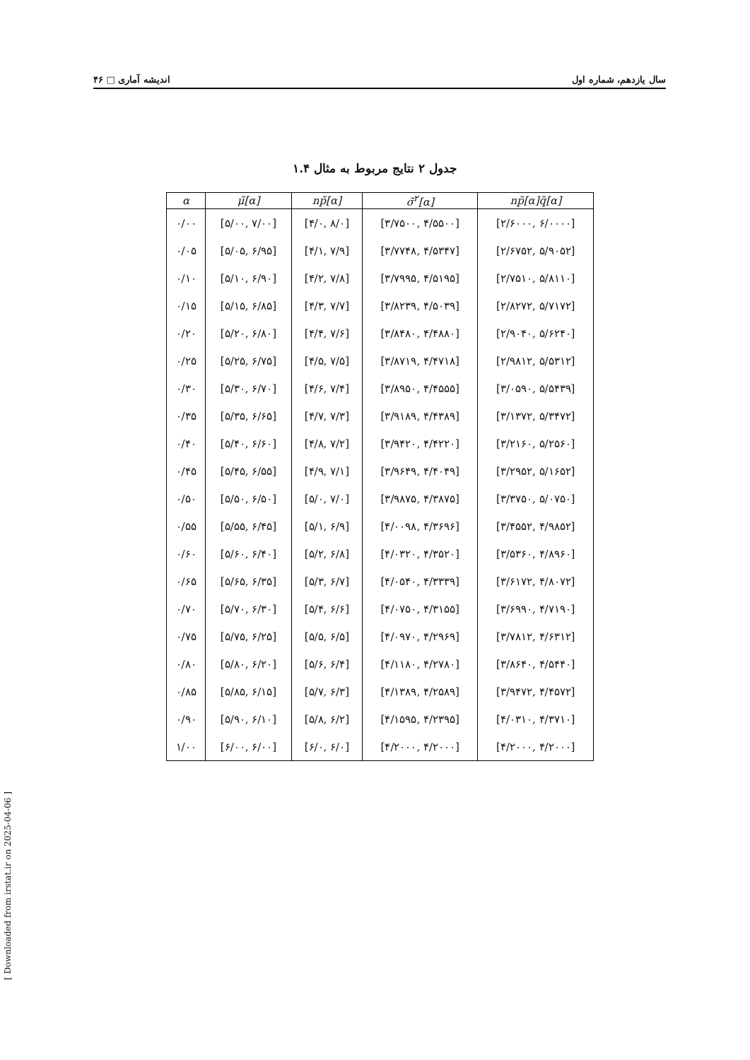۴۶ □ اندیشه آماری سال یازدهم، شماره اول
جدول ۲ نتایج مربوط به مثال ۱.۴
| α | μ̃[α] | np̃[α] | σ̃<sup>۲</sup>[α] | np̃[α]q̃[α] |
| --- | --- | --- | --- | --- |
| ۰/۰۰ | [۵/۰۰, ۷/۰۰] | [۴/۰, ۸/۰] | [۳/۷۵۰۰, ۴/۵۵۰۰] | [۲/۶۰۰۰, ۶/۰۰۰۰] |
| ۰/۰۵ | [۵/۰۵, ۶/۹۵] | [۴/۱, ۷/۹] | [۳/۷۷۴۸, ۴/۵۳۴۷] | [۲/۶۷۵۲, ۵/۹۰۵۲] |
| ۰/۱۰ | [۵/۱۰, ۶/۹۰] | [۴/۲, ۷/۸] | [۳/۷۹۹۵, ۴/۵۱۹۵] | [۲/۷۵۱۰, ۵/۸۱۱۰] |
| ۰/۱۵ | [۵/۱۵, ۶/۸۵] | [۴/۳, ۷/۷] | [۳/۸۲۳۹, ۴/۵۰۳۹] | [۲/۸۲۷۲, ۵/۷۱۷۲] |
| ۰/۲۰ | [۵/۲۰, ۶/۸۰] | [۴/۴, ۷/۶] | [۳/۸۴۸۰, ۴/۴۸۸۰] | [۲/۹۰۴۰, ۵/۶۲۴۰] |
| ۰/۲۵ | [۵/۲۵, ۶/۷۵] | [۴/۵, ۷/۵] | [۳/۸۷۱۹, ۴/۴۷۱۸] | [۲/۹۸۱۲, ۵/۵۳۱۲] |
| ۰/۳۰ | [۵/۳۰, ۶/۷۰] | [۴/۶, ۷/۴] | [۳/۸۹۵۰, ۴/۴۵۵۵] | [۳/۰۵۹۰, ۵/۵۴۳۹] |
| ۰/۳۵ | [۵/۳۵, ۶/۶۵] | [۴/۷, ۷/۳] | [۳/۹۱۸۹, ۴/۴۳۸۹] | [۳/۱۳۷۲, ۵/۳۴۷۲] |
| ۰/۴۰ | [۵/۴۰, ۶/۶۰] | [۴/۸, ۷/۲] | [۳/۹۴۲۰, ۴/۴۲۲۰] | [۳/۲۱۶۰, ۵/۲۵۶۰] |
| ۰/۴۵ | [۵/۴۵, ۶/۵۵] | [۴/۹, ۷/۱] | [۳/۹۶۴۹, ۴/۴۰۴۹] | [۳/۲۹۵۲, ۵/۱۶۵۲] |
| ۰/۵۰ | [۵/۵۰, ۶/۵۰] | [۵/۰, ۷/۰] | [۳/۹۸۷۵, ۴/۳۸۷۵] | [۳/۳۷۵۰, ۵/۰۷۵۰] |
| ۰/۵۵ | [۵/۵۵, ۶/۴۵] | [۵/۱, ۶/۹] | [۴/۰۰۹۸, ۴/۳۶۹۶] | [۳/۴۵۵۲, ۴/۹۸۵۲] |
| ۰/۶۰ | [۵/۶۰, ۶/۴۰] | [۵/۲, ۶/۸] | [۴/۰۳۲۰, ۴/۳۵۲۰] | [۳/۵۳۶۰, ۴/۸۹۶۰] |
| ۰/۶۵ | [۵/۶۵, ۶/۳۵] | [۵/۳, ۶/۷] | [۴/۰۵۴۰, ۴/۳۳۳۹] | [۳/۶۱۷۲, ۴/۸۰۷۲] |
| ۰/۷۰ | [۵/۷۰, ۶/۳۰] | [۵/۴, ۶/۶] | [۴/۰۷۵۰, ۴/۳۱۵۵] | [۳/۶۹۹۰, ۴/۷۱۹۰] |
| ۰/۷۵ | [۵/۷۵, ۶/۲۵] | [۵/۵, ۶/۵] | [۴/۰۹۷۰, ۴/۲۹۶۹] | [۳/۷۸۱۲, ۴/۶۳۱۲] |
| ۰/۸۰ | [۵/۸۰, ۶/۲۰] | [۵/۶, ۶/۴] | [۴/۱۱۸۰, ۴/۲۷۸۰] | [۳/۸۶۴۰, ۴/۵۴۴۰] |
| ۰/۸۵ | [۵/۸۵, ۶/۱۵] | [۵/۷, ۶/۳] | [۴/۱۳۸۹, ۴/۲۵۸۹] | [۳/۹۴۷۲, ۴/۴۵۷۲] |
| ۰/۹۰ | [۵/۹۰, ۶/۱۰] | [۵/۸, ۶/۲] | [۴/۱۵۹۵, ۴/۲۳۹۵] | [۴/۰۳۱۰, ۴/۳۷۱۰] |
| ۱/۰۰ | [۶/۰۰, ۶/۰۰] | [۶/۰, ۶/۰] | [۴/۲۰۰۰, ۴/۲۰۰۰] | [۴/۲۰۰۰, ۴/۲۰۰۰] |
[ Downloaded from irstat.ir on 2025-04-06 ]